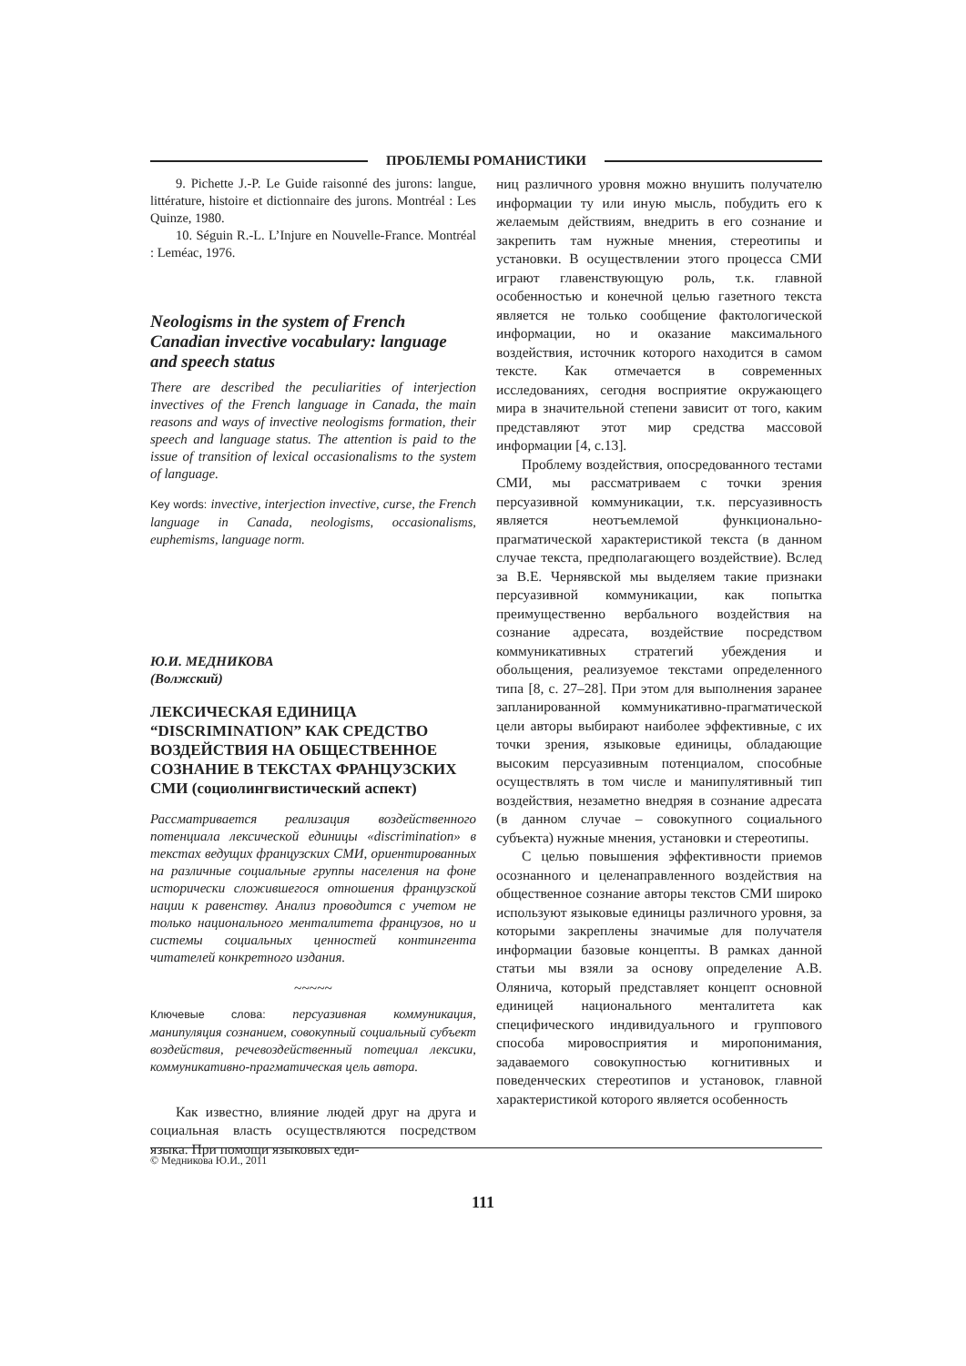ПРОБЛЕМЫ РОМАНИСТИКИ
9. Pichette J.-P. Le Guide raisonné des jurons: langue, littérature, histoire et dictionnaire des jurons. Montréal : Les Quinze, 1980.
10. Séguin R.-L. L’Injure en Nouvelle-France. Montréal : Leméac, 1976.
Neologisms in the system of French Canadian invective vocabulary: language and speech status
There are described the peculiarities of interjection invectives of the French language in Canada, the main reasons and ways of invective neologisms formation, their speech and language status. The attention is paid to the issue of transition of lexical occasionalisms to the system of language.
Key words: invective, interjection invective, curse, the French language in Canada, neologisms, occasionalisms, euphemisms, language norm.
Ю.И. МЕДНИКОВА
(Волжский)
ЛЕКСИЧЕСКАЯ ЕДИНИЦА “DISCRIMINATION” КАК СРЕДСТВО ВОЗДЕЙСТВИЯ НА ОБЩЕСТВЕННОЕ СОЗНАНИЕ В ТЕКСТАХ ФРАНЦУЗСКИХ СМИ (социолингвистический аспект)
Рассматривается реализация воздейственного потенциала лексической единицы «discrimination» в текстах ведущих французских СМИ, ориентированных на различные социальные группы населения на фоне исторически сложившегося отношения французской нации к равенству. Анализ проводится с учетом не только национального менталитета французов, но и системы социальных ценностей контингента читателей конкретного издания.
~~~~~
Ключевые слова: персуазивная коммуникация, манипуляция сознанием, совокупный социальный субъект воздействия, речевоздейственный потециал лексики, коммуникативно-прагматическая цель автора.
Как известно, влияние людей друг на друга и социальная власть осуществляются посредством языка. При помощи языковых еди-
ниц различного уровня можно внушить получателю информации ту или иную мысль, побудить его к желаемым действиям, внедрить в его сознание и закрепить там нужные мнения, стереотипы и установки. В осуществлении этого процесса СМИ играют главенствующую роль, т.к. главной особенностью и конечной целью газетного текста является не только сообщение фактологической информации, но и оказание максимального воздействия, источник которого находится в самом тексте. Как отмечается в современных исследованиях, сегодня восприятие окружающего мира в значительной степени зависит от того, каким представляют этот мир средства массовой информации [4, с.13].
Проблему воздействия, опосредованного тестами СМИ, мы рассматриваем с точки зрения персуазивной коммуникации, т.к. персуазивность является неотъемлемой функционально-прагматической характеристикой текста (в данном случае текста, предполагающего воздействие). Вслед за В.Е. Чернявской мы выделяем такие признаки персуазивной коммуникации, как попытка преимущественно вербального воздействия на сознание адресата, воздействие посредством коммуникативных стратегий убеждения и обольщения, реализуемое текстами определенного типа [8, с. 27–28]. При этом для выполнения заранее запланированной коммуникативно-прагматической цели авторы выбирают наиболее эффективные, с их точки зрения, языковые единицы, обладающие высоким персуазивным потенциалом, способные осуществлять в том числе и манипулятивный тип воздействия, незаметно внедряя в сознание адресата (в данном случае – совокупного социального субъекта) нужные мнения, установки и стереотипы.
С целью повышения эффективности приемов осознанного и целенаправленного воздействия на общественное сознание авторы текстов СМИ широко используют языковые единицы различного уровня, за которыми закреплены значимые для получателя информации базовые концепты. В рамках данной статьи мы взяли за основу определение А.В. Олянича, который представляет концепт основной единицей национального менталитета как специфического индивидуального и группового способа мировосприятия и миропонимания, задаваемого совокупностью когнитивных и поведенческих стереотипов и установок, главной характеристикой которого является особенность
© Медникова Ю.И., 2011
111